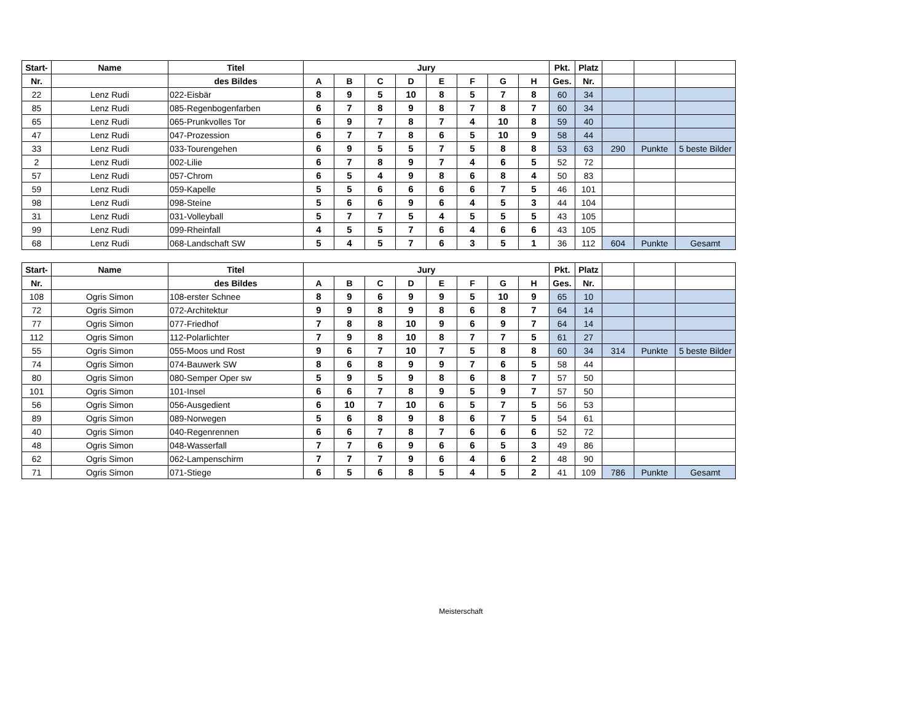| Start- | Name | Titel | Jury | | | | | | | | Pkt. | Platz | | | |
| --- | --- | --- | --- | --- | --- | --- | --- | --- | --- | --- | --- | --- | --- | --- | --- |
| Nr. | | des Bildes | A | B | C | D | E | F | G | H | Ges. | Nr. | | | |
| 22 | Lenz Rudi | 022-Eisbär | 8 | 9 | 5 | 10 | 8 | 5 | 7 | 8 | 60 | 34 | | | |
| 85 | Lenz Rudi | 085-Regenbogenfarben | 6 | 7 | 8 | 9 | 8 | 7 | 8 | 7 | 60 | 34 | | | |
| 65 | Lenz Rudi | 065-Prunkvolles Tor | 6 | 9 | 7 | 8 | 7 | 4 | 10 | 8 | 59 | 40 | | | |
| 47 | Lenz Rudi | 047-Prozession | 6 | 7 | 7 | 8 | 6 | 5 | 10 | 9 | 58 | 44 | | | |
| 33 | Lenz Rudi | 033-Tourengehen | 6 | 9 | 5 | 5 | 7 | 5 | 8 | 8 | 53 | 63 | 290 | Punkte | 5 beste Bilder |
| 2 | Lenz Rudi | 002-Lilie | 6 | 7 | 8 | 9 | 7 | 4 | 6 | 5 | 52 | 72 | | | |
| 57 | Lenz Rudi | 057-Chrom | 6 | 5 | 4 | 9 | 8 | 6 | 8 | 4 | 50 | 83 | | | |
| 59 | Lenz Rudi | 059-Kapelle | 5 | 5 | 6 | 6 | 6 | 6 | 7 | 5 | 46 | 101 | | | |
| 98 | Lenz Rudi | 098-Steine | 5 | 6 | 6 | 9 | 6 | 4 | 5 | 3 | 44 | 104 | | | |
| 31 | Lenz Rudi | 031-Volleyball | 5 | 7 | 7 | 5 | 4 | 5 | 5 | 5 | 43 | 105 | | | |
| 99 | Lenz Rudi | 099-Rheinfall | 4 | 5 | 5 | 7 | 6 | 4 | 6 | 6 | 43 | 105 | | | |
| 68 | Lenz Rudi | 068-Landschaft SW | 5 | 4 | 5 | 7 | 6 | 3 | 5 | 1 | 36 | 112 | 604 | Punkte | Gesamt |
| Start- | Name | Titel | Jury | | | | | | | | Pkt. | Platz | | | |
| --- | --- | --- | --- | --- | --- | --- | --- | --- | --- | --- | --- | --- | --- | --- | --- |
| Nr. | | des Bildes | A | B | C | D | E | F | G | H | Ges. | Nr. | | | |
| 108 | Ogris Simon | 108-erster Schnee | 8 | 9 | 6 | 9 | 9 | 5 | 10 | 9 | 65 | 10 | | | |
| 72 | Ogris Simon | 072-Architektur | 9 | 9 | 8 | 9 | 8 | 6 | 8 | 7 | 64 | 14 | | | |
| 77 | Ogris Simon | 077-Friedhof | 7 | 8 | 8 | 10 | 9 | 6 | 9 | 7 | 64 | 14 | | | |
| 112 | Ogris Simon | 112-Polarlichter | 7 | 9 | 8 | 10 | 8 | 7 | 7 | 5 | 61 | 27 | | | |
| 55 | Ogris Simon | 055-Moos und Rost | 9 | 6 | 7 | 10 | 7 | 5 | 8 | 8 | 60 | 34 | 314 | Punkte | 5 beste Bilder |
| 74 | Ogris Simon | 074-Bauwerk SW | 8 | 6 | 8 | 9 | 9 | 7 | 6 | 5 | 58 | 44 | | | |
| 80 | Ogris Simon | 080-Semper Oper sw | 5 | 9 | 5 | 9 | 8 | 6 | 8 | 7 | 57 | 50 | | | |
| 101 | Ogris Simon | 101-Insel | 6 | 6 | 7 | 8 | 9 | 5 | 9 | 7 | 57 | 50 | | | |
| 56 | Ogris Simon | 056-Ausgedient | 6 | 10 | 7 | 10 | 6 | 5 | 7 | 5 | 56 | 53 | | | |
| 89 | Ogris Simon | 089-Norwegen | 5 | 6 | 8 | 9 | 8 | 6 | 7 | 5 | 54 | 61 | | | |
| 40 | Ogris Simon | 040-Regenrennen | 6 | 6 | 7 | 8 | 7 | 6 | 6 | 6 | 52 | 72 | | | |
| 48 | Ogris Simon | 048-Wasserfall | 7 | 7 | 6 | 9 | 6 | 6 | 5 | 3 | 49 | 86 | | | |
| 62 | Ogris Simon | 062-Lampenschirm | 7 | 7 | 7 | 9 | 6 | 4 | 6 | 2 | 48 | 90 | | | |
| 71 | Ogris Simon | 071-Stiege | 6 | 5 | 6 | 8 | 5 | 4 | 5 | 2 | 41 | 109 | 786 | Punkte | Gesamt |
Meisterschaft